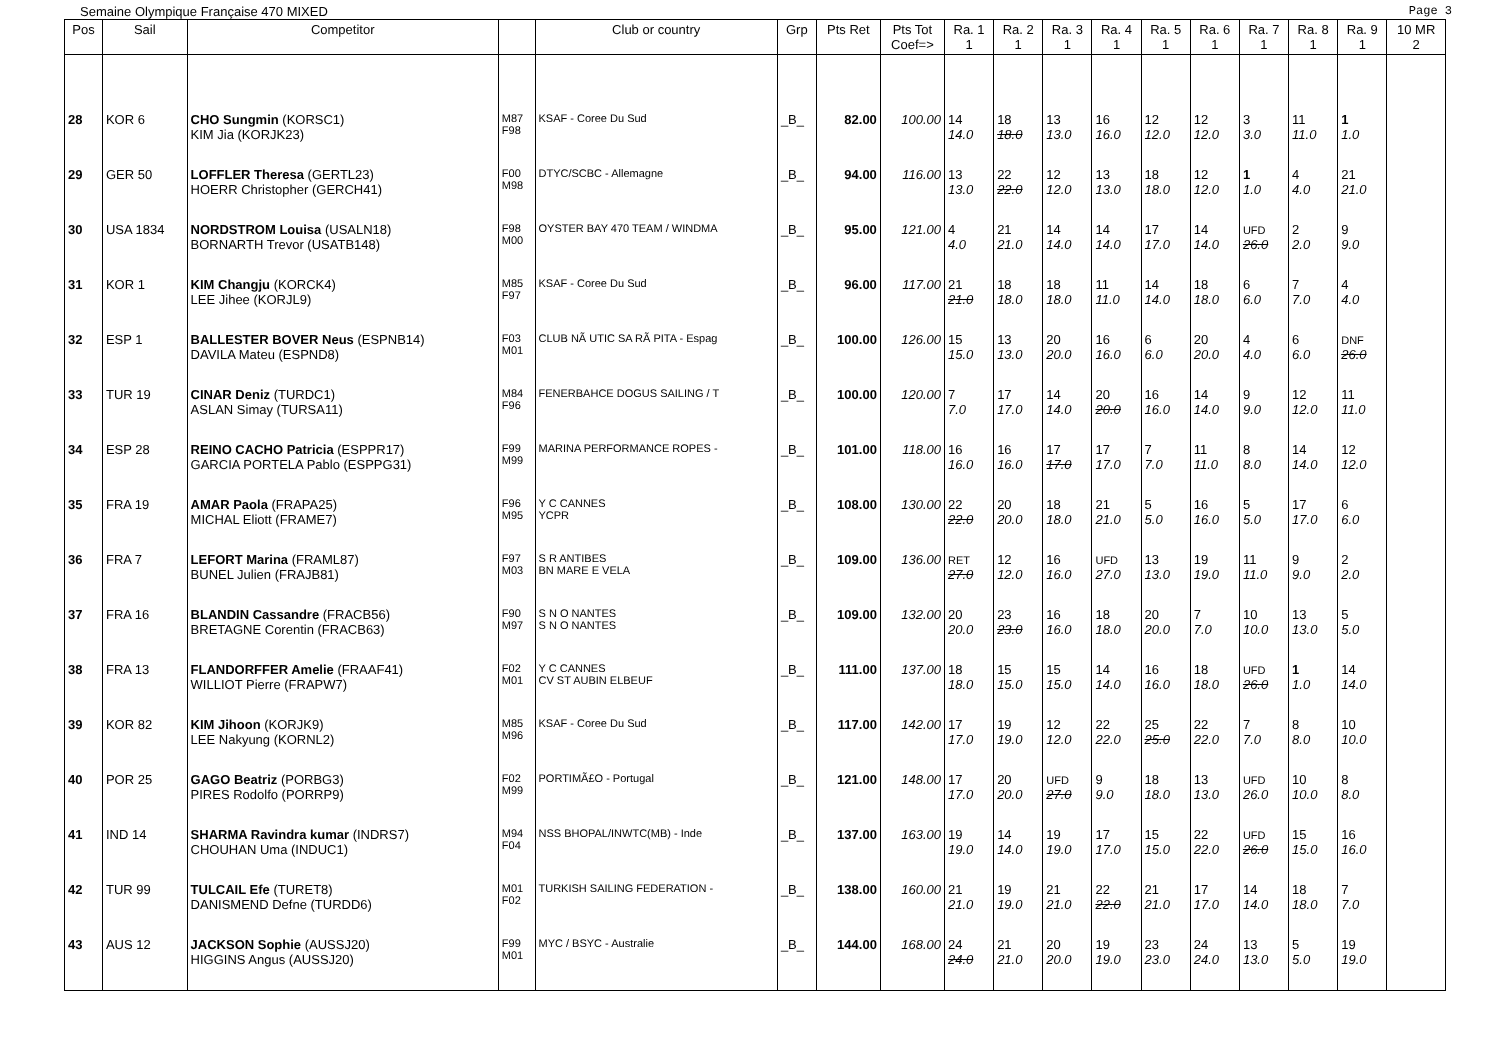Semaine Olympique Française 470 MIXED Page 3
| Pos | Sail | Competitor | | Club or country | Grp | Pts Ret | Pts Tot Coef=> | Ra. 1 1 | Ra. 2 1 | Ra. 3 1 | Ra. 4 1 | Ra. 5 1 | Ra. 6 1 | Ra. 7 1 | Ra. 8 1 | Ra. 9 1 | 10 MR 2 |
| --- | --- | --- | --- | --- | --- | --- | --- | --- | --- | --- | --- | --- | --- | --- | --- | --- | --- |
| 28 | KOR 6 | CHO Sungmin (KORSC1) KIM Jia (KORJK23) | M87 F98 | KSAF - Coree Du Sud | _B_ | 82.00 | 100.00 | 14 14.0 | 18 18.0 | 13 13.0 | 16 16.0 | 12 12.0 | 12 12.0 | 3 3.0 | 11 11.0 | 1 1.0 | |
| 29 | GER 50 | LOFFLER Theresa (GERTL23) HOERR Christopher (GERCH41) | F00 M98 | DTYC/SCBC - Allemagne | _B_ | 94.00 | 116.00 | 13 13.0 | 22 22.0 | 12 12.0 | 13 13.0 | 18 18.0 | 12 12.0 | 1 1.0 | 4 4.0 | 21 21.0 | |
| 30 | USA 1834 | NORDSTROM Louisa (USALN18) BORNARTH Trevor (USATB148) | F98 M00 | OYSTER BAY 470 TEAM / WINDMA | _B_ | 95.00 | 121.00 | 4 4.0 | 21 21.0 | 14 14.0 | 14 14.0 | 17 17.0 | 14 14.0 | UFD 26.0 | 2 2.0 | 9 9.0 | |
| 31 | KOR 1 | KIM Changju (KORCK4) LEE Jihee (KORJL9) | M85 F97 | KSAF - Coree Du Sud | _B_ | 96.00 | 117.00 | 21 21.0 | 18 18.0 | 18 18.0 | 11 11.0 | 14 14.0 | 18 18.0 | 6 6.0 | 7 7.0 | 4 4.0 | |
| 32 | ESP 1 | BALLESTER BOVER Neus (ESPNB14) DAVILA Mateu (ESPND8) | F03 M01 | CLUB NÃ UTIC SA RÃ PITA - Espag | _B_ | 100.00 | 126.00 | 15 15.0 | 13 13.0 | 20 20.0 | 16 16.0 | 6 6.0 | 20 20.0 | 4 4.0 | 6 6.0 | DNF 26.0 | |
| 33 | TUR 19 | CINAR Deniz (TURDC1) ASLAN Simay (TURSA11) | M84 F96 | FENERBAHCE DOGUS SAILING / T | _B_ | 100.00 | 120.00 | 7 7.0 | 17 17.0 | 14 14.0 | 20 20.0 | 16 16.0 | 14 14.0 | 9 9.0 | 12 12.0 | 11 11.0 | |
| 34 | ESP 28 | REINO CACHO Patricia (ESPPR17) GARCIA PORTELA Pablo (ESPPG31) | F99 M99 | MARINA PERFORMANCE ROPES - | _B_ | 101.00 | 118.00 | 16 16.0 | 16 16.0 | 17 17.0 | 17 17.0 | 7 7.0 | 11 11.0 | 8 8.0 | 14 14.0 | 12 12.0 | |
| 35 | FRA 19 | AMAR Paola (FRAPA25) MICHAL Eliott (FRAME7) | F96 M95 | Y C CANNES YCPR | _B_ | 108.00 | 130.00 | 22 22.0 | 20 20.0 | 18 18.0 | 21 21.0 | 5 5.0 | 16 16.0 | 5 5.0 | 17 17.0 | 6 6.0 | |
| 36 | FRA 7 | LEFORT Marina (FRAML87) BUNEL Julien (FRAJB81) | F97 M03 | S R ANTIBES BN MARE E VELA | _B_ | 109.00 | 136.00 | RET 27.0 | 12 12.0 | 16 16.0 | UFD 27.0 | 13 13.0 | 19 19.0 | 11 11.0 | 9 9.0 | 2 2.0 | |
| 37 | FRA 16 | BLANDIN Cassandre (FRACB56) BRETAGNE Corentin (FRACB63) | F90 M97 | S N O NANTES S N O NANTES | _B_ | 109.00 | 132.00 | 20 20.0 | 23 23.0 | 16 16.0 | 18 18.0 | 20 20.0 | 7 7.0 | 10 10.0 | 13 13.0 | 5 5.0 | |
| 38 | FRA 13 | FLANDORFFER Amelie (FRAAF41) WILLIOT Pierre (FRAPW7) | F02 M01 | Y C CANNES CV ST AUBIN ELBEUF | _B_ | 111.00 | 137.00 | 18 18.0 | 15 15.0 | 15 15.0 | 14 14.0 | 16 16.0 | 18 18.0 | UFD 26.0 | 1 1.0 | 14 14.0 | |
| 39 | KOR 82 | KIM Jihoon (KORJK9) LEE Nakyung (KORNL2) | M85 M96 | KSAF - Coree Du Sud | _B_ | 117.00 | 142.00 | 17 17.0 | 19 19.0 | 12 12.0 | 22 22.0 | 25 25.0 | 22 22.0 | 7 7.0 | 8 8.0 | 10 10.0 | |
| 40 | POR 25 | GAGO Beatriz (PORBG3) PIRES Rodolfo (PORRP9) | F02 M99 | PORTIMÃ£O - Portugal | _B_ | 121.00 | 148.00 | 17 17.0 | 20 20.0 | UFD 27.0 | 9 9.0 | 18 18.0 | 13 13.0 | UFD 26.0 | 10 10.0 | 8 8.0 | |
| 41 | IND 14 | SHARMA Ravindra kumar (INDRS7) CHOUHAN Uma (INDUC1) | M94 F04 | NSS BHOPAL/INWTC(MB) - Inde | _B_ | 137.00 | 163.00 | 19 19.0 | 14 14.0 | 19 19.0 | 17 17.0 | 15 15.0 | 22 22.0 | UFD 26.0 | 15 15.0 | 16 16.0 | |
| 42 | TUR 99 | TULCAIL Efe (TURET8) DANISMEND Defne (TURDD6) | M01 F02 | TURKISH SAILING FEDERATION - | _B_ | 138.00 | 160.00 | 21 21.0 | 19 19.0 | 21 21.0 | 22 22.0 | 21 21.0 | 17 17.0 | 14 14.0 | 18 18.0 | 7 7.0 | |
| 43 | AUS 12 | JACKSON Sophie (AUSSJ20) HIGGINS Angus (AUSSJ20) | F99 M01 | MYC / BSYC - Australie | _B_ | 144.00 | 168.00 | 24 24.0 | 21 21.0 | 20 20.0 | 19 19.0 | 23 23.0 | 24 24.0 | 13 13.0 | 5 5.0 | 19 19.0 | |